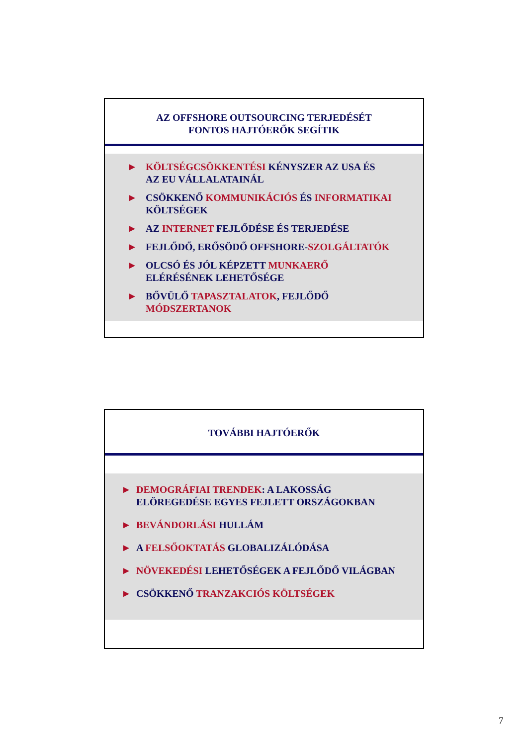AZ OFFSHORE OUTSOURCING TERJEDÉSÉT
FONTOS HAJTÓERŐK SEGÍTIK
► KÖLTSÉGCSÖKKENTÉSI KÉNYSZER AZ USA ÉS
AZ EU VÁLLALATAINÁL
► CSÖKKENŐ KOMMUNIKÁCIÓS ÉS INFORMATIKAI
KÖLTSÉGEK
► AZ INTERNET FEJLŐDÉSE ÉS TERJEDÉSE
► FEJLŐDŐ, ERŐSÖDŐ OFFSHORE-SZOLGÁLTATÓK
► OLCSÓ ÉS JÓL KÉPZETT MUNKAERŐ
ELÉRÉSÉNEK LEHETŐSÉGE
► BŐVÜLŐ TAPASZTALATOK, FEJLŐDŐ
MÓDSZERTANOK
TOVÁBBI HAJTÓERŐK
► DEMOGRÁFIAI TRENDEK: A LAKOSSÁG
ELÖREGEDÉSE EGYES FEJLETT ORSZÁGOKBAN
► BEVÁNDORLÁSI HULLÁM
► A FELSŐOKTATÁS GLOBALIZÁLÓDÁSA
► NÖVEKEDÉSI LEHETŐSÉGEK A FEJLŐDŐ VILÁGBAN
► CSÖKKENŐ TRANZAKCIÓS KÖLTSÉGEK
7